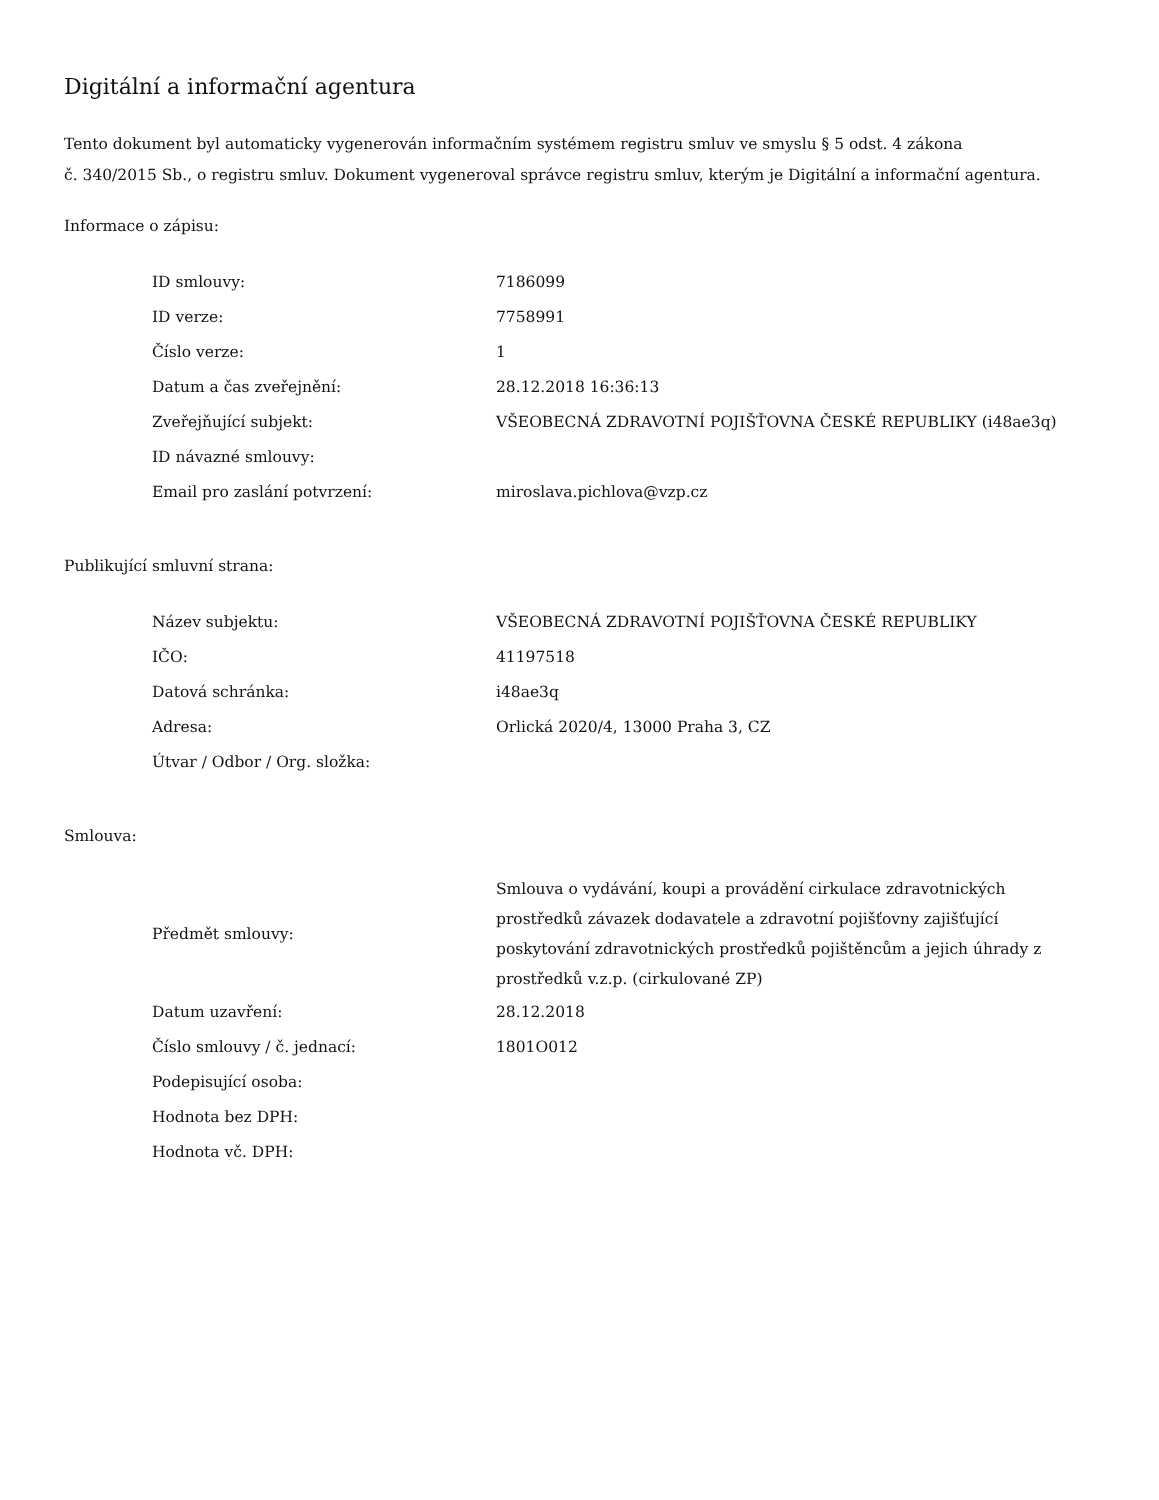Digitální a informační agentura
Tento dokument byl automaticky vygenerován informačním systémem registru smluv ve smyslu § 5 odst. 4 zákona
č. 340/2015 Sb., o registru smluv. Dokument vygeneroval správce registru smluv, kterým je Digitální a informační agentura.
Informace o zápisu:
| ID smlouvy: | 7186099 |
| ID verze: | 7758991 |
| Číslo verze: | 1 |
| Datum a čas zveřejnění: | 28.12.2018 16:36:13 |
| Zveřejňující subjekt: | VŠEOBECNÁ ZDRAVOTNÍ POJIŠŤOVNA ČESKÉ REPUBLIKY (i48ae3q) |
| ID návazné smlouvy: | |
| Email pro zaslání potvrzení: | miroslava.pichlova@vzp.cz |
Publikující smluvní strana:
| Název subjektu: | VŠEOBECNÁ ZDRAVOTNÍ POJIŠŤOVNA ČESKÉ REPUBLIKY |
| IČO: | 41197518 |
| Datová schránka: | i48ae3q |
| Adresa: | Orlická 2020/4, 13000 Praha 3, CZ |
| Útvar / Odbor / Org. složka: | |
Smlouva:
| Předmět smlouvy: | Smlouva o vydávání, koupi a provádění cirkulace zdravotnických prostředků závazek dodavatele a zdravotní pojišťovny zajišťující poskytování zdravotnických prostředků pojištěncům a jejich úhrady z prostředků v.z.p. (cirkulované ZP) |
| Datum uzavření: | 28.12.2018 |
| Číslo smlouvy / č. jednací: | 1801O012 |
| Podepisující osoba: | |
| Hodnota bez DPH: | |
| Hodnota vč. DPH: | |